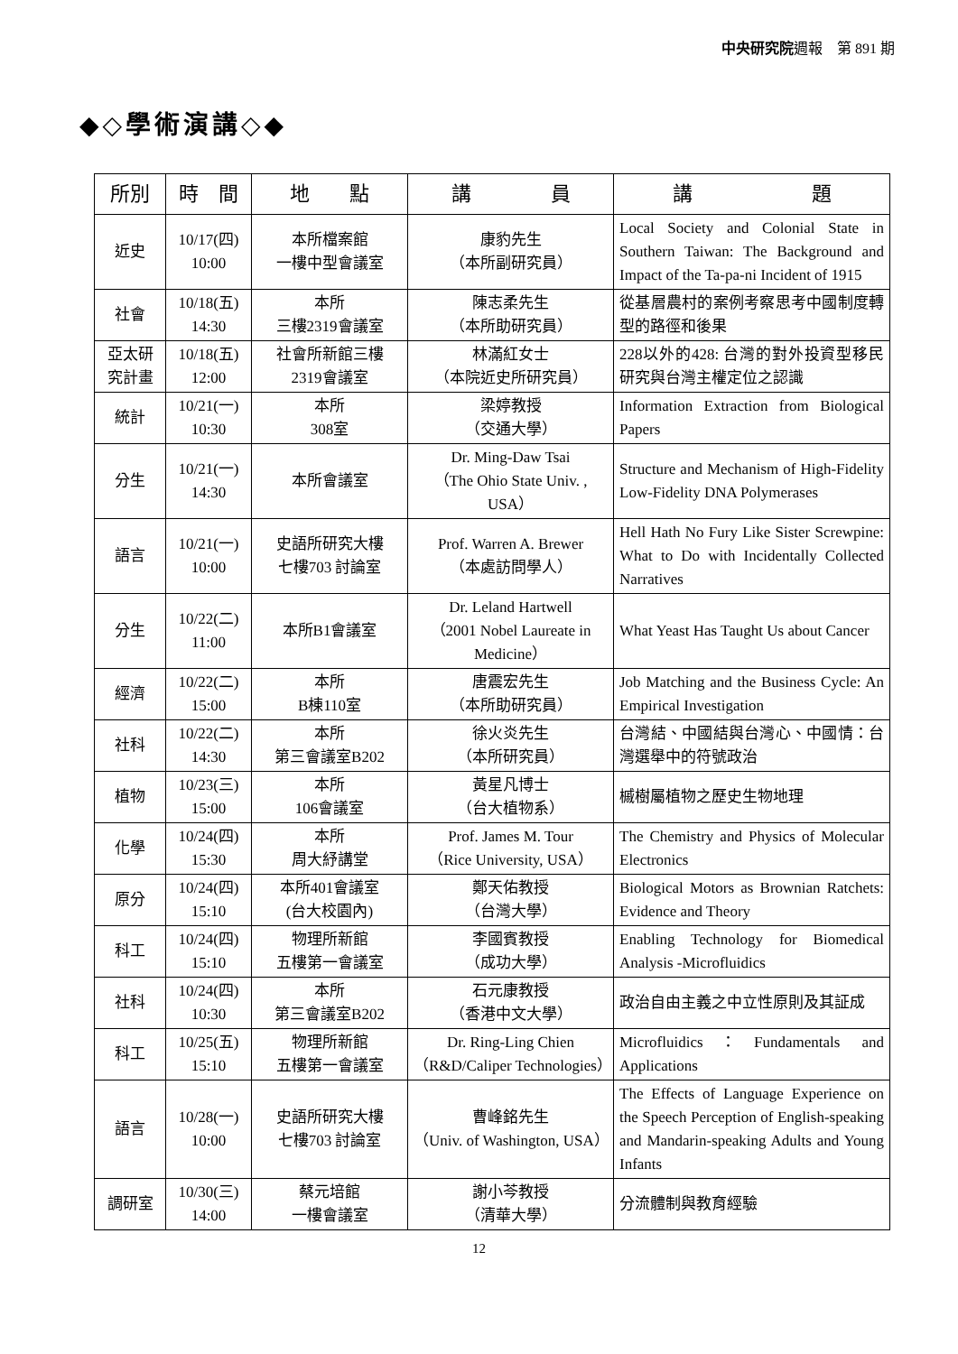中央研究院週報　第 891 期
◆◇學術演講◇◆
| 所別 | 時 間 | 地 點 | 講 員 | 講 題 |
| --- | --- | --- | --- | --- |
| 近史 | 10/17(四) 10:00 | 本所檔案館 一樓中型會議室 | 康豹先生 （本所副研究員） | Local Society and Colonial State in Southern Taiwan: The Background and Impact of the Ta-pa-ni Incident of 1915 |
| 社會 | 10/18(五) 14:30 | 本所 三樓2319會議室 | 陳志柔先生 （本所助研究員） | 從基層農村的案例考察思考中國制度轉型的路徑和後果 |
| 亞太研究計畫 | 10/18(五) 12:00 | 社會所新館三樓 2319會議室 | 林滿紅女士 （本院近史所研究員） | 228以外的428: 台灣的對外投資型移民研究與台灣主權定位之認識 |
| 統計 | 10/21(一) 10:30 | 本所 308室 | 梁婷教授 （交通大學） | Information Extraction from Biological Papers |
| 分生 | 10/21(一) 14:30 | 本所會議室 | Dr. Ming-Daw Tsai （The Ohio State Univ. , USA） | Structure and Mechanism of High-Fidelity Low-Fidelity DNA Polymerases |
| 語言 | 10/21(一) 10:00 | 史語所研究大樓 七樓703 討論室 | Prof. Warren A. Brewer （本處訪問學人） | Hell Hath No Fury Like Sister Screwpine: What to Do with Incidentally Collected Narratives |
| 分生 | 10/22(二) 11:00 | 本所B1會議室 | Dr. Leland Hartwell （2001 Nobel Laureate in Medicine） | What Yeast Has Taught Us about Cancer |
| 經濟 | 10/22(二) 15:00 | 本所 B棟110室 | 唐震宏先生 （本所助研究員） | Job Matching and the Business Cycle: An Empirical Investigation |
| 社科 | 10/22(二) 14:30 | 本所 第三會議室B202 | 徐火炎先生 （本所研究員） | 台灣結、中國結與台灣心、中國情：台灣選舉中的符號政治 |
| 植物 | 10/23(三) 15:00 | 本所 106會議室 | 黃星凡博士 （台大植物系） | 槭樹屬植物之歷史生物地理 |
| 化學 | 10/24(四) 15:30 | 本所 周大紓講堂 | Prof. James M. Tour （Rice University, USA） | The Chemistry and Physics of Molecular Electronics |
| 原分 | 10/24(四) 15:10 | 本所401會議室 (台大校園內) | 鄭天佑教授 （台灣大學） | Biological Motors as Brownian Ratchets: Evidence and Theory |
| 科工 | 10/24(四) 15:10 | 物理所新館 五樓第一會議室 | 李國賓教授 （成功大學） | Enabling Technology for Biomedical Analysis -Microfluidics |
| 社科 | 10/24(四) 10:30 | 本所 第三會議室B202 | 石元康教授 （香港中文大學） | 政治自由主義之中立性原則及其証成 |
| 科工 | 10/25(五) 15:10 | 物理所新館 五樓第一會議室 | Dr. Ring-Ling Chien （R&D/Caliper Technologies） | Microfluidics：Fundamentals and Applications |
| 語言 | 10/28(一) 10:00 | 史語所研究大樓 七樓703 討論室 | 曹峰銘先生 （Univ. of Washington, USA） | The Effects of Language Experience on the Speech Perception of English-speaking and Mandarin-speaking Adults and Young Infants |
| 調研室 | 10/30(三) 14:00 | 蔡元培館 一樓會議室 | 謝小芩教授 （清華大學） | 分流體制與教育經驗 |
12